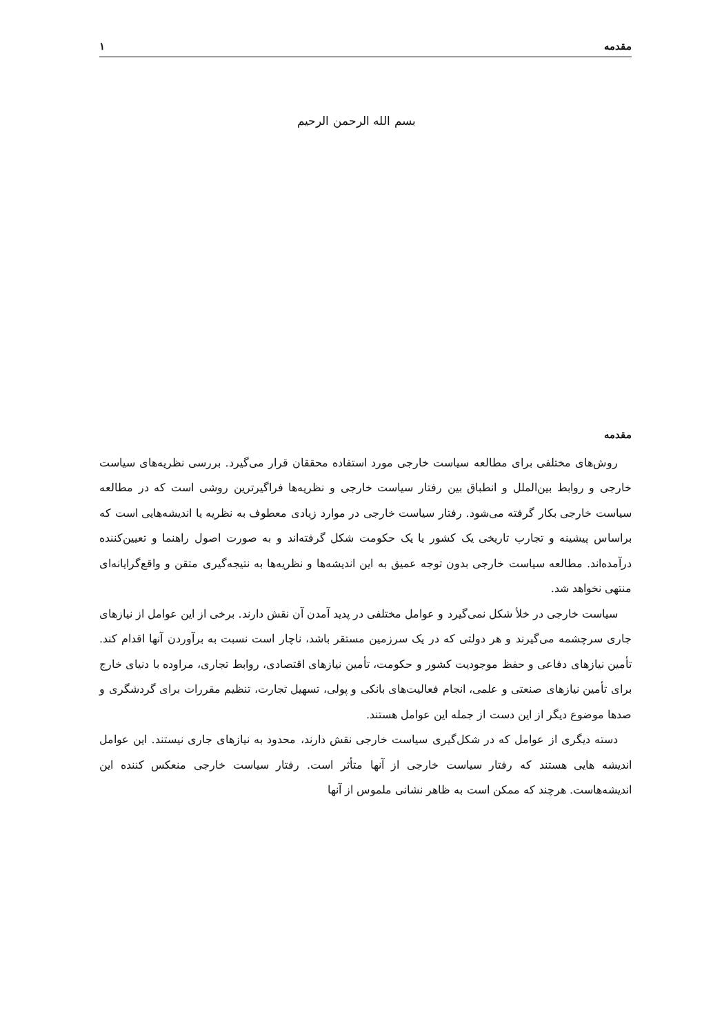مقدمه ۱
بسم الله الرحمن الرحیم
مقدمه
روش‌های مختلفی برای مطالعه سیاست خارجی مورد استفاده محققان قرار می‌گیرد. بررسی نظریه‌های سیاست خارجی و روابط بین‌الملل و انطباق بین رفتار سیاست خارجی و نظریه‌ها فراگیرترین روشی است که در مطالعه سیاست خارجی بکار گرفته می‌شود. رفتار سیاست خارجی در موارد زیادی معطوف به نظریه یا اندیشه‌هایی است که براساس پیشینه و تجارب تاریخی یک کشور یا یک حکومت شکل گرفته‌اند و به صورت اصول راهنما و تعیین‌کننده درآمده‌اند. مطالعه سیاست خارجی بدون توجه عمیق به این اندیشه‌ها و نظریه‌ها به نتیجه‌گیری متقن و واقع‌گرایانه‌ای منتهی نخواهد شد.
سیاست خارجی در خلأ شکل نمی‌گیرد و عوامل مختلفی در پدید آمدن آن نقش دارند. برخی از این عوامل از نیازهای جاری سرچشمه می‌گیرند و هر دولتی که در یک سرزمین مستقر باشد، ناچار است نسبت به برآوردن آنها اقدام کند. تأمین نیازهای دفاعی و حفظ موجودیت کشور و حکومت، تأمین نیازهای اقتصادی، روابط تجاری، مراوده با دنیای خارج برای تأمین نیازهای صنعتی و علمی، انجام فعالیت‌های بانکی و پولی، تسهیل تجارت، تنظیم مقررات برای گردشگری و صدها موضوع دیگر از این دست از جمله این عوامل هستند.
دسته دیگری از عوامل که در شکل‌گیری سیاست خارجی نقش دارند، محدود به نیازهای جاری نیستند. این عوامل اندیشه هایی هستند که رفتار سیاست خارجی از آنها متأثر است. رفتار سیاست خارجی منعکس کننده این اندیشه‌هاست. هرچند که ممکن است به ظاهر نشانی ملموس از آنها